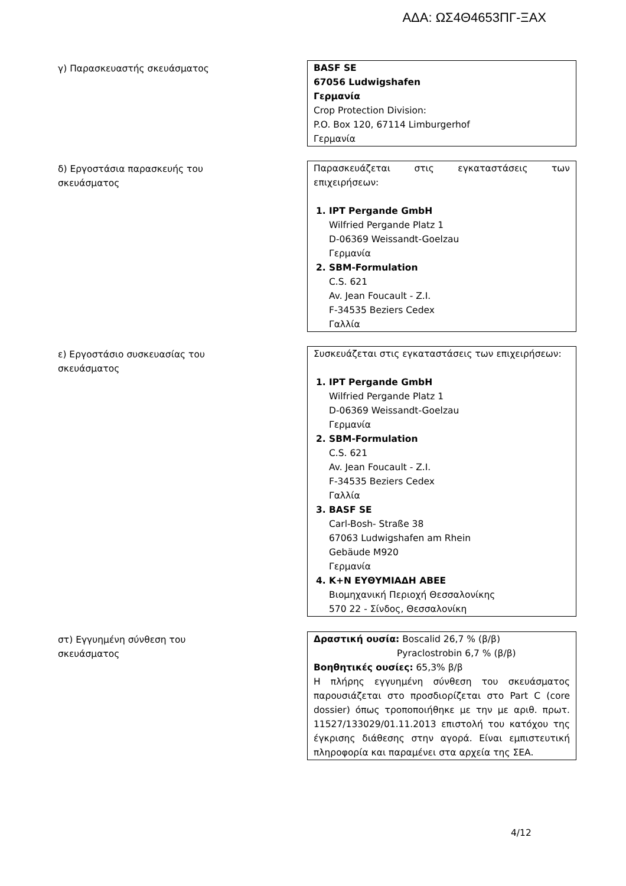ΑΔΑ: ΩΣ4Θ4653ΠΓ-ΞΑΧ
γ) Παρασκευαστής σκευάσματος BASF SE
67056 Ludwigshafen
Γερμανία
Crop Protection Division:
P.O. Box 120, 67114 Limburgerhof
Γερμανία
δ) Εργοστάσια παρασκευής του σκευάσματος Παρασκευάζεται στις εγκαταστάσεις των
επιχειρήσεων:
1. IPT Pergande GmbH
Wilfried Pergande Platz 1
D-06369 Weissandt-Goelzau
Γερμανία
2. SBM-Formulation
C.S. 621
Av. Jean Foucault - Z.I.
F-34535 Beziers Cedex
Γαλλία
ε) Εργοστάσιο συσκευασίας του σκευάσματος Συσκευάζεται στις εγκαταστάσεις των επιχειρήσεων:
1. IPT Pergande GmbH
Wilfried Pergande Platz 1
D-06369 Weissandt-Goelzau
Γερμανία
2. SBM-Formulation
C.S. 621
Av. Jean Foucault - Z.I.
F-34535 Beziers Cedex
Γαλλία
3. BASF SE
Carl-Bosh- Straße 38
67063 Ludwigshafen am Rhein
Gebäude M920
Γερμανία
4. K+N ΕΥΘΥΜΙΑΔΗ ΑΒΕΕ
Βιομηχανική Περιοχή Θεσσαλονίκης
570 22 - Σίνδος, Θεσσαλονίκη
στ) Εγγυημένη σύνθεση του σκευάσματος Δραστική ουσία: Boscalid 26,7 % (β/β)
Pyraclostrobin 6,7 % (β/β)
Βοηθητικές ουσίες: 65,3% β/β
Η πλήρης εγγυημένη σύνθεση του σκευάσματος παρουσιάζεται στο προσδιορίζεται στο Part C (core dossier) όπως τροποποιήθηκε με την με αριθ. πρωτ. 11527/133029/01.11.2013 επιστολή του κατόχου της έγκρισης διάθεσης στην αγορά. Είναι εμπιστευτική πληροφορία και παραμένει στα αρχεία της ΣΕΑ.
4/12